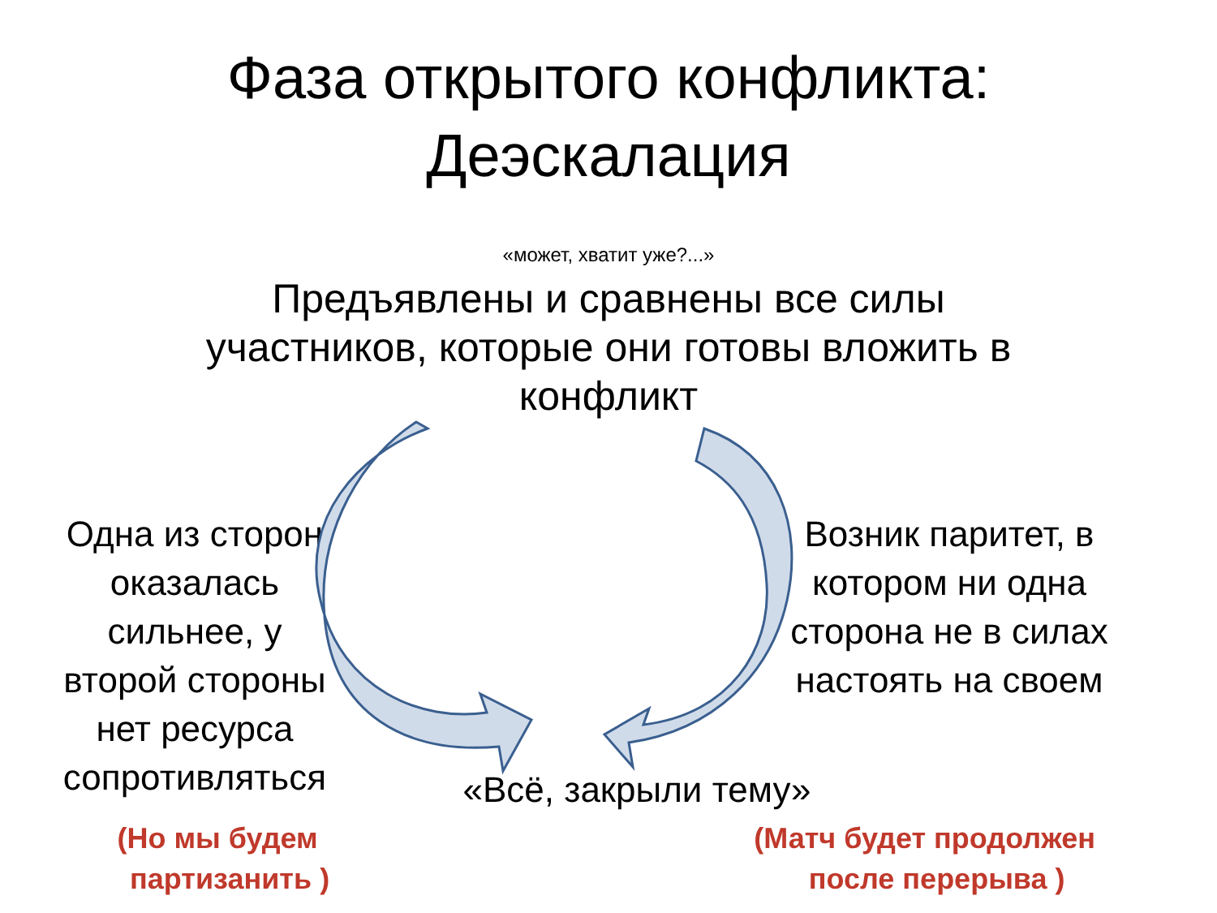Фаза открытого конфликта:
Деэскалация
«может, хватит уже?...»
Предъявлены и сравнены все силы
участников, которые они готовы вложить в
конфликт
Одна из сторон оказалась сильнее, у второй стороны нет ресурса сопротивляться
Возник паритет, в котором ни одна сторона не в силах настоять на своем
«Всё, закрыли тему»
(Но мы будем
партизанить )
(Матч будет продолжен
после перерыва )